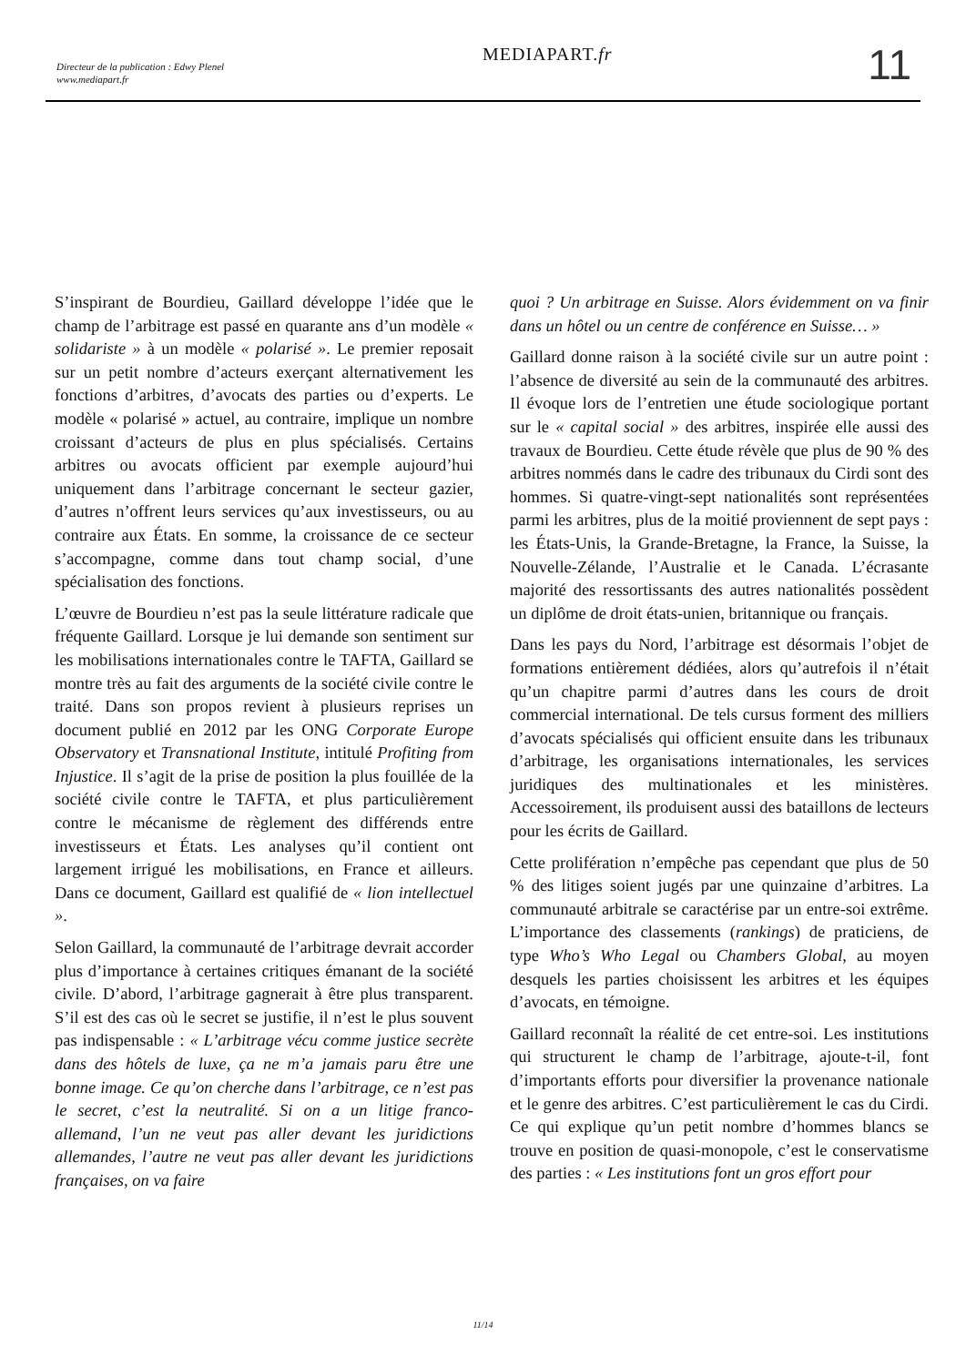Directeur de la publication : Edwy Plenel
www.mediapart.fr
MEDIAPART.fr 11
S’inspirant de Bourdieu, Gaillard développe l’idée que le champ de l’arbitrage est passé en quarante ans d’un modèle « solidariste » à un modèle « polarisé ». Le premier reposait sur un petit nombre d’acteurs exerçant alternativement les fonctions d’arbitres, d’avocats des parties ou d’experts. Le modèle « polarisé » actuel, au contraire, implique un nombre croissant d’acteurs de plus en plus spécialisés. Certains arbitres ou avocats officient par exemple aujourd’hui uniquement dans l’arbitrage concernant le secteur gazier, d’autres n’offrent leurs services qu’aux investisseurs, ou au contraire aux États. En somme, la croissance de ce secteur s’accompagne, comme dans tout champ social, d’une spécialisation des fonctions.
L’œuvre de Bourdieu n’est pas la seule littérature radicale que fréquente Gaillard. Lorsque je lui demande son sentiment sur les mobilisations internationales contre le TAFTA, Gaillard se montre très au fait des arguments de la société civile contre le traité. Dans son propos revient à plusieurs reprises un document publié en 2012 par les ONG Corporate Europe Observatory et Transnational Institute, intitulé Profiting from Injustice. Il s’agit de la prise de position la plus fouillée de la société civile contre le TAFTA, et plus particulièrement contre le mécanisme de règlement des différends entre investisseurs et États. Les analyses qu’il contient ont largement irrigué les mobilisations, en France et ailleurs. Dans ce document, Gaillard est qualifié de « lion intellectuel ».
Selon Gaillard, la communauté de l’arbitrage devrait accorder plus d’importance à certaines critiques émanant de la société civile. D’abord, l’arbitrage gagnerait à être plus transparent. S’il est des cas où le secret se justifie, il n’est le plus souvent pas indispensable : « L’arbitrage vécu comme justice secrète dans des hôtels de luxe, ça ne m’a jamais paru être une bonne image. Ce qu’on cherche dans l’arbitrage, ce n’est pas le secret, c’est la neutralité. Si on a un litige franco-allemand, l’un ne veut pas aller devant les juridictions allemandes, l’autre ne veut pas aller devant les juridictions françaises, on va faire
quoi ? Un arbitrage en Suisse. Alors évidemment on va finir dans un hôtel ou un centre de conférence en Suisse… »
Gaillard donne raison à la société civile sur un autre point : l’absence de diversité au sein de la communauté des arbitres. Il évoque lors de l’entretien une étude sociologique portant sur le « capital social » des arbitres, inspirée elle aussi des travaux de Bourdieu. Cette étude révèle que plus de 90 % des arbitres nommés dans le cadre des tribunaux du Cirdi sont des hommes. Si quatre-vingt-sept nationalités sont représentées parmi les arbitres, plus de la moitié proviennent de sept pays : les États-Unis, la Grande-Bretagne, la France, la Suisse, la Nouvelle-Zélande, l’Australie et le Canada. L’écrasante majorité des ressortissants des autres nationalités possèdent un diplôme de droit états-unien, britannique ou français.
Dans les pays du Nord, l’arbitrage est désormais l’objet de formations entièrement dédiées, alors qu’autrefois il n’était qu’un chapitre parmi d’autres dans les cours de droit commercial international. De tels cursus forment des milliers d’avocats spécialisés qui officient ensuite dans les tribunaux d’arbitrage, les organisations internationales, les services juridiques des multinationales et les ministères. Accessoirement, ils produisent aussi des bataillons de lecteurs pour les écrits de Gaillard.
Cette prolifération n’empêche pas cependant que plus de 50 % des litiges soient jugés par une quinzaine d’arbitres. La communauté arbitrale se caractérise par un entre-soi extrême. L’importance des classements (rankings) de praticiens, de type Who’s Who Legal ou Chambers Global, au moyen desquels les parties choisissent les arbitres et les équipes d’avocats, en témoigne.
Gaillard reconnaît la réalité de cet entre-soi. Les institutions qui structurent le champ de l’arbitrage, ajoute-t-il, font d’importants efforts pour diversifier la provenance nationale et le genre des arbitres. C’est particulièrement le cas du Cirdi. Ce qui explique qu’un petit nombre d’hommes blancs se trouve en position de quasi-monopole, c’est le conservatisme des parties : « Les institutions font un gros effort pour
11/14